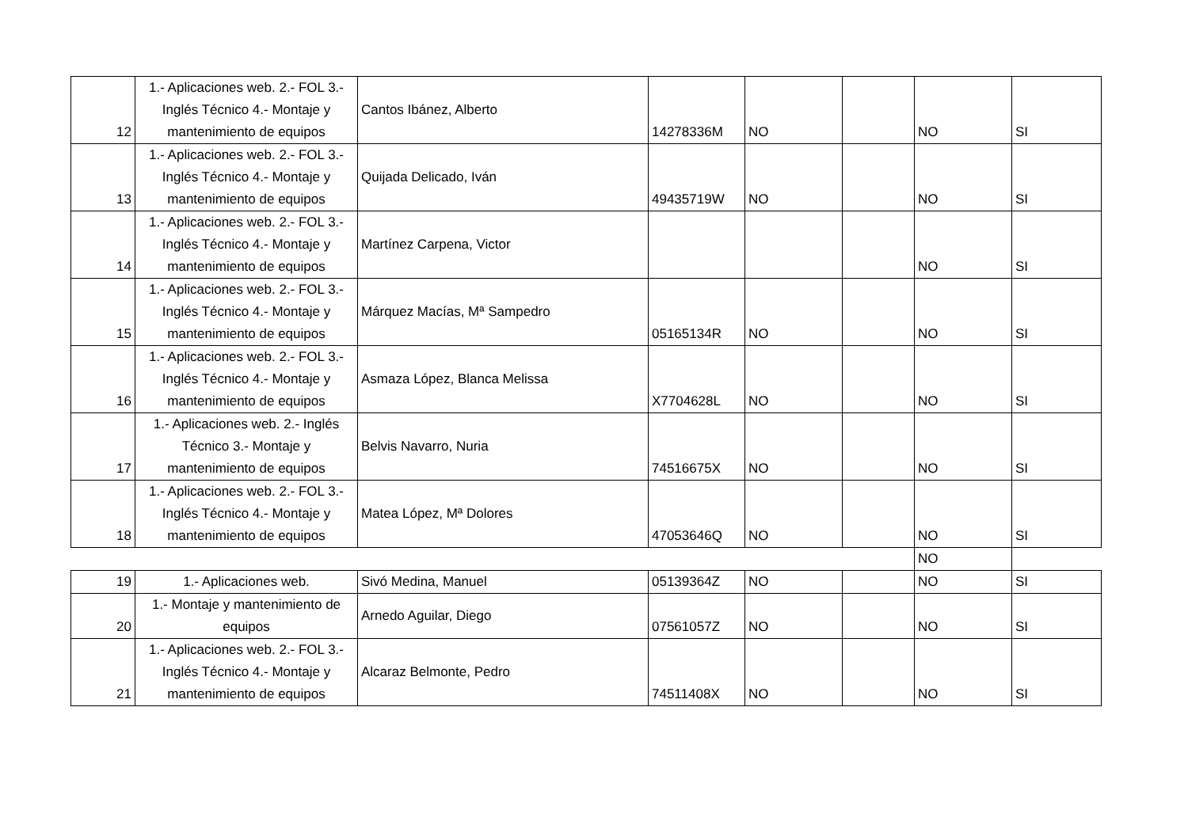| 12 | 1.- Aplicaciones web. 2.- FOL 3.- Inglés Técnico 4.- Montaje y mantenimiento de equipos | Cantos Ibánez, Alberto | 14278336M | NO | | NO | SI |
| 13 | 1.- Aplicaciones web. 2.- FOL 3.- Inglés Técnico 4.- Montaje y mantenimiento de equipos | Quijada Delicado, Iván | 49435719W | NO | | NO | SI |
| 14 | 1.- Aplicaciones web. 2.- FOL 3.- Inglés Técnico 4.- Montaje y mantenimiento de equipos | Martínez Carpena, Victor | | | | NO | SI |
| 15 | 1.- Aplicaciones web. 2.- FOL 3.- Inglés Técnico 4.- Montaje y mantenimiento de equipos | Márquez Macías, Mª Sampedro | 05165134R | NO | | NO | SI |
| 16 | 1.- Aplicaciones web. 2.- FOL 3.- Inglés Técnico 4.- Montaje y mantenimiento de equipos | Asmaza López, Blanca Melissa | X7704628L | NO | | NO | SI |
| 17 | 1.- Aplicaciones web. 2.- Inglés Técnico 3.- Montaje y mantenimiento de equipos | Belvis Navarro, Nuria | 74516675X | NO | | NO | SI |
| 18 | 1.- Aplicaciones web. 2.- FOL 3.- Inglés Técnico 4.- Montaje y mantenimiento de equipos | Matea López, Mª Dolores | 47053646Q | NO | | NO | SI |
| | | | | | | NO | |
| 19 | 1.- Aplicaciones web. | Sivó Medina, Manuel | 05139364Z | NO | | NO | SI |
| 20 | 1.- Montaje y mantenimiento de equipos | Arnedo Aguilar, Diego | 07561057Z | NO | | NO | SI |
| 21 | 1.- Aplicaciones web. 2.- FOL 3.- Inglés Técnico 4.- Montaje y mantenimiento de equipos | Alcaraz Belmonte, Pedro | 74511408X | NO | | NO | SI |